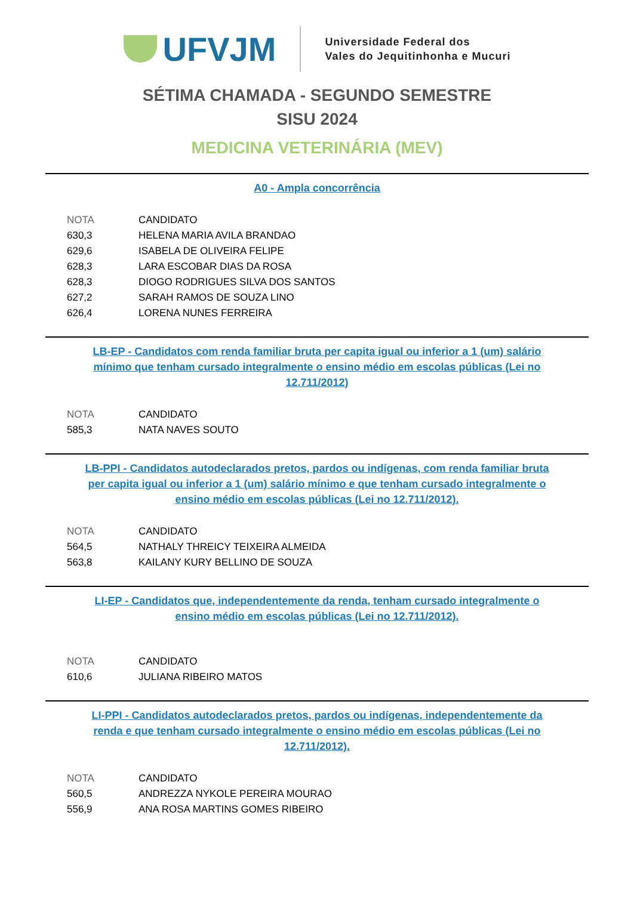UFVJM
Universidade Federal dos
Vales do Jequitinhonha e Mucuri
SÉTIMA CHAMADA - SEGUNDO SEMESTRE
SISU 2024
MEDICINA VETERINÁRIA (MEV)
A0 - Ampla concorrência
| NOTA | CANDIDATO |
| --- | --- |
| 630,3 | HELENA MARIA AVILA BRANDAO |
| 629,6 | ISABELA DE OLIVEIRA FELIPE |
| 628,3 | LARA ESCOBAR DIAS DA ROSA |
| 628,3 | DIOGO RODRIGUES SILVA DOS SANTOS |
| 627,2 | SARAH RAMOS DE SOUZA LINO |
| 626,4 | LORENA NUNES FERREIRA |
LB-EP - Candidatos com renda familiar bruta per capita igual ou inferior a 1 (um) salário mínimo que tenham cursado integralmente o ensino médio em escolas públicas (Lei no 12.711/2012)
| NOTA | CANDIDATO |
| --- | --- |
| 585,3 | NATA NAVES SOUTO |
LB-PPI - Candidatos autodeclarados pretos, pardos ou indígenas, com renda familiar bruta per capita igual ou inferior a 1 (um) salário mínimo e que tenham cursado integralmente o ensino médio em escolas públicas (Lei no 12.711/2012).
| NOTA | CANDIDATO |
| --- | --- |
| 564,5 | NATHALY THREICY TEIXEIRA ALMEIDA |
| 563,8 | KAILANY KURY BELLINO DE SOUZA |
LI-EP - Candidatos que, independentemente da renda, tenham cursado integralmente o ensino médio em escolas públicas (Lei no 12.711/2012).
| NOTA | CANDIDATO |
| --- | --- |
| 610,6 | JULIANA RIBEIRO MATOS |
LI-PPI - Candidatos autodeclarados pretos, pardos ou indígenas, independentemente da renda e que tenham cursado integralmente o ensino médio em escolas públicas (Lei no 12.711/2012).
| NOTA | CANDIDATO |
| --- | --- |
| 560,5 | ANDREZZA NYKOLE PEREIRA MOURAO |
| 556,9 | ANA ROSA MARTINS GOMES RIBEIRO |